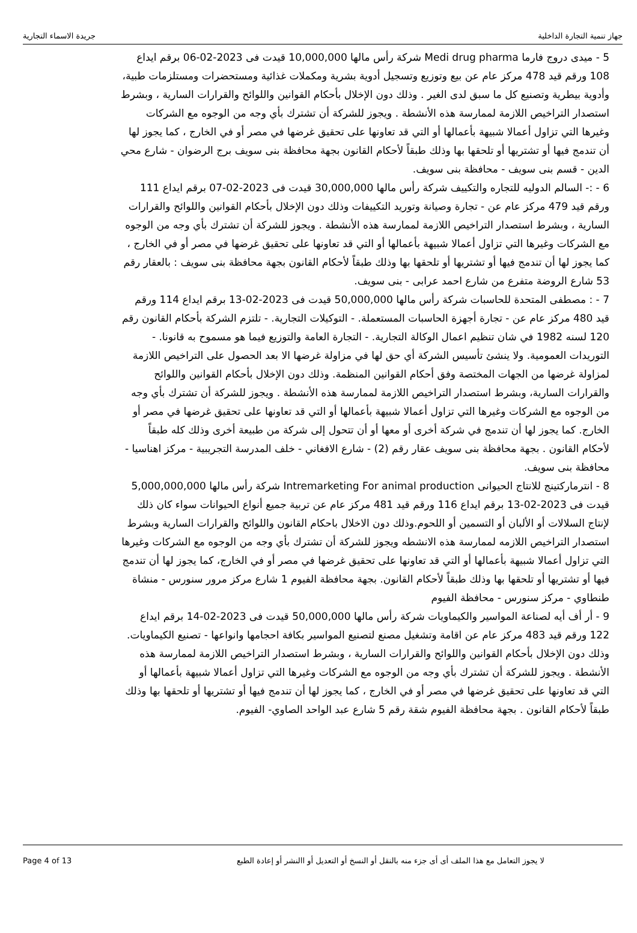جهاز تنمية التجارة الداخلية جريدة الاسماء التجارية
5 - ميدى دروج فارما Medi drug pharma شركة رأس مالها 10,000,000 قيدت فى 2023-02-06 برقم ايداع 108 ورقم قيد 478 مركز عام عن بيع وتوزيع وتسجيل أدوية بشرية ومكملات غذائية ومستحضرات ومستلزمات طبية، وأدوية بيطرية وتصنيع كل ما سبق لدى الغير . وذلك دون الإخلال بأحكام القوانين واللوائح والقرارات السارية ، وبشرط استصدار التراخيص اللازمة لممارسة هذه الأنشطة . ويجوز للشركة أن تشترك بأي وجه من الوجوه مع الشركات وغيرها التي تزاول أعمالا شبيهة بأعمالها أو التي قد تعاونها على تحقيق غرضها في مصر أو في الخارج ، كما يجوز لها أن تندمج فيها أو تشتريها أو تلحقها بها وذلك طبقاً لأحكام القانون بجهة محافظة بنى سويف برج الرضوان - شارع محي الدين - قسم بنى سويف - محافظة بنى سويف.
6 - :- السالم الدوليه للتجاره والتكييف شركة رأس مالها 30,000,000 قيدت فى 2023-02-07 برقم ايداع 111 ورقم قيد 479 مركز عام عن - تجارة وصيانة وتوريد التكييفات وذلك دون الإخلال بأحكام القوانين واللوائح والقرارات السارية ، وبشرط استصدار التراخيص اللازمة لممارسة هذه الأنشطة . ويجوز للشركة أن تشترك بأي وجه من الوجوه مع الشركات وغيرها التي تزاول أعمالا شبيهة بأعمالها أو التي قد تعاونها على تحقيق غرضها في مصر أو في الخارج ، كما يجوز لها أن تندمج فيها أو تشتريها أو تلحقها بها وذلك طبقاً لأحكام القانون بجهة محافظة بنى سويف : بالعقار رقم 53 شارع الروضة متفرع من شارع احمد عرابى - بنى سويف.
7 - : مصطفى المتحدة للحاسبات شركة رأس مالها 50,000,000 قيدت فى 2023-02-13 برقم ايداع 114 ورقم قيد 480 مركز عام عن - تجارة أجهزة الحاسبات المستعملة. - التوكيلات التجارية. - تلتزم الشركة بأحكام القانون رقم 120 لسنه 1982 في شان تنظيم اعمال الوكالة التجارية. - التجارة العامة والتوزيع فيما هو مسموح به قانونا. - التوريدات العمومية. ولا ينشئ تأسيس الشركة أي حق لها في مزاولة غرضها الا بعد الحصول على التراخيص اللازمة لمزاولة غرضها من الجهات المختصة وفق أحكام القوانين المنظمة. وذلك دون الإخلال بأحكام القوانين واللوائح والقرارات السارية، وبشرط استصدار التراخيص اللازمة لممارسة هذه الأنشطة . ويجوز للشركة أن تشترك بأي وجه من الوجوه مع الشركات وغيرها التي تزاول أعمالا شبيهة بأعمالها أو التي قد تعاونها على تحقيق غرضها في مصر أو الخارج. كما يجوز لها أن تندمج في شركة أخرى أو معها أو أن تتحول إلى شركة من طبيعة أخرى وذلك كله طبقاً لأحكام القانون . بجهة محافظة بنى سويف عقار رقم (2) - شارع الافغاني - خلف المدرسة التجريبية - مركز اهناسيا - محافظة بنى سويف.
8 - انترماركتينج للانتاج الحيوانى Intremarketing For animal production شركة رأس مالها 5,000,000,000 قيدت فى 2023-02-13 برقم ايداع 116 ورقم قيد 481 مركز عام عن تربية جميع أنواع الحيوانات سواء كان ذلك لإنتاج السلالات أو الألبان أو التسمين أو اللحوم.وذلك دون الاخلال باحكام القانون واللوائح والقرارات السارية وبشرط استصدار التراخيص اللازمه لممارسة هذه الانشطه ويجوز للشركة أن تشترك بأي وجه من الوجوه مع الشركات وغيرها التي تزاول أعمالا شبيهة بأعمالها أو التي قد تعاونها على تحقيق غرضها في مصر أو في الخارج، كما يجوز لها أن تندمج فيها أو تشتريها أو تلحقها بها وذلك طبقاً لأحكام القانون. بجهة محافظة الفيوم 1 شارع مركز مرور سنورس - منشاة طنطاوي - مركز سنورس - محافظة الفيوم
9 - أر أف أيه لصناعة المواسير والكيماويات شركة رأس مالها 50,000,000 قيدت فى 2023-02-14 برقم ايداع 122 ورقم قيد 483 مركز عام عن اقامة وتشغيل مصنع لتصنيع المواسير بكافة احجامها وانواعها - تصنيع الكيماويات. وذلك دون الإخلال بأحكام القوانين واللوائح والقرارات السارية ، وبشرط استصدار التراخيص اللازمة لممارسة هذه الأنشطة . ويجوز للشركة أن تشترك بأي وجه من الوجوه مع الشركات وغيرها التي تزاول أعمالا شبيهة بأعمالها أو التي قد تعاونها على تحقيق غرضها في مصر أو في الخارج ، كما يجوز لها أن تندمج فيها أو تشتريها أو تلحقها بها وذلك طبقاً لأحكام القانون . بجهة محافظة الفيوم شقة رقم 5 شارع عبد الواحد الصاوي- الفيوم.
Page 4 of 13 لا يجوز التعامل مع هذا الملف أى أى جزء منه بالنقل أو النسخ أو التعديل أو االنشر أو إعادة الطبع